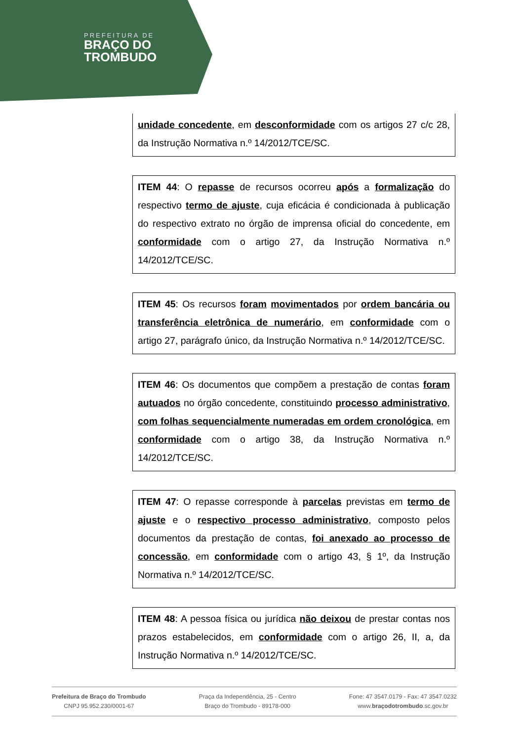PREFEITURA DE
BRAÇO DO
TROMBUDO
unidade concedente, em desconformidade com os artigos 27 c/c 28, da Instrução Normativa n.º 14/2012/TCE/SC.
ITEM 44: O repasse de recursos ocorreu após a formalização do respectivo termo de ajuste, cuja eficácia é condicionada à publicação do respectivo extrato no órgão de imprensa oficial do concedente, em conformidade com o artigo 27, da Instrução Normativa n.º 14/2012/TCE/SC.
ITEM 45: Os recursos foram movimentados por ordem bancária ou transferência eletrônica de numerário, em conformidade com o artigo 27, parágrafo único, da Instrução Normativa n.º 14/2012/TCE/SC.
ITEM 46: Os documentos que compõem a prestação de contas foram autuados no órgão concedente, constituindo processo administrativo, com folhas sequencialmente numeradas em ordem cronológica, em conformidade com o artigo 38, da Instrução Normativa n.º 14/2012/TCE/SC.
ITEM 47: O repasse corresponde à parcelas previstas em termo de ajuste e o respectivo processo administrativo, composto pelos documentos da prestação de contas, foi anexado ao processo de concessão, em conformidade com o artigo 43, § 1º, da Instrução Normativa n.º 14/2012/TCE/SC.
ITEM 48: A pessoa física ou jurídica não deixou de prestar contas nos prazos estabelecidos, em conformidade com o artigo 26, II, a, da Instrução Normativa n.º 14/2012/TCE/SC.
Prefeitura de Braço do Trombudo
CNPJ 95.952.230/0001-67
Praça da Independência, 25 - Centro
Braço do Trombudo - 89178-000
Fone: 47 3547.0179 - Fax: 47 3547.0232
www.braçodotrombudo.sc.gov.br